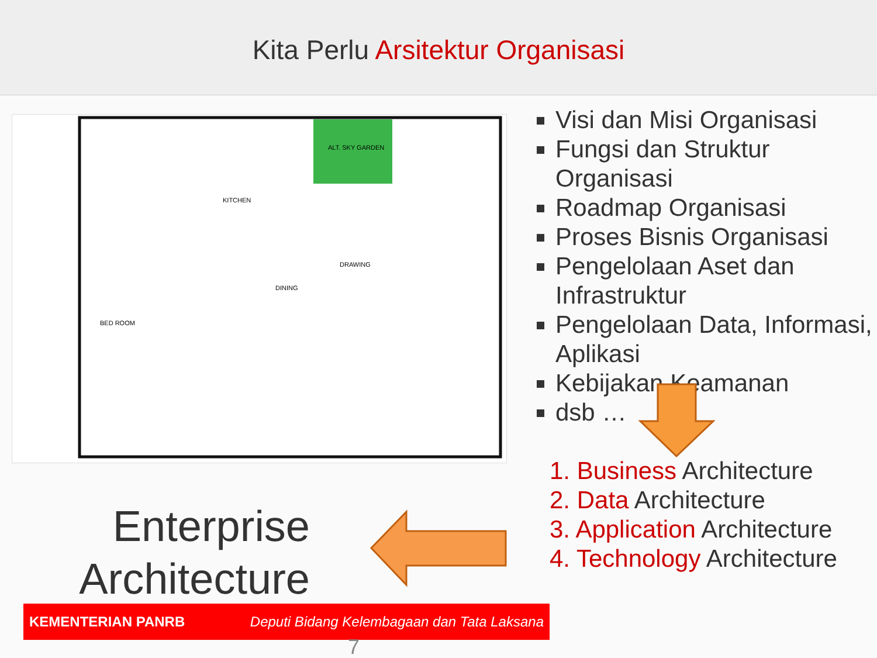Kita Perlu Arsitektur Organisasi
ALT. SKY GARDEN
BED ROOM
DINING
DRAWING
KITCHEN
Visi dan Misi Organisasi
Fungsi dan Struktur Organisasi
Roadmap Organisasi
Proses Bisnis Organisasi
Pengelolaan Aset dan Infrastruktur
Pengelolaan Data, Informasi, Aplikasi
Kebijakan Keamanan
dsb …
1. Business Architecture
2. Data Architecture
3. Application Architecture
4. Technology Architecture
Enterprise Architecture
KEMENTERIAN PANRB Deputi Bidang Kelembagaan dan Tata Laksana
7